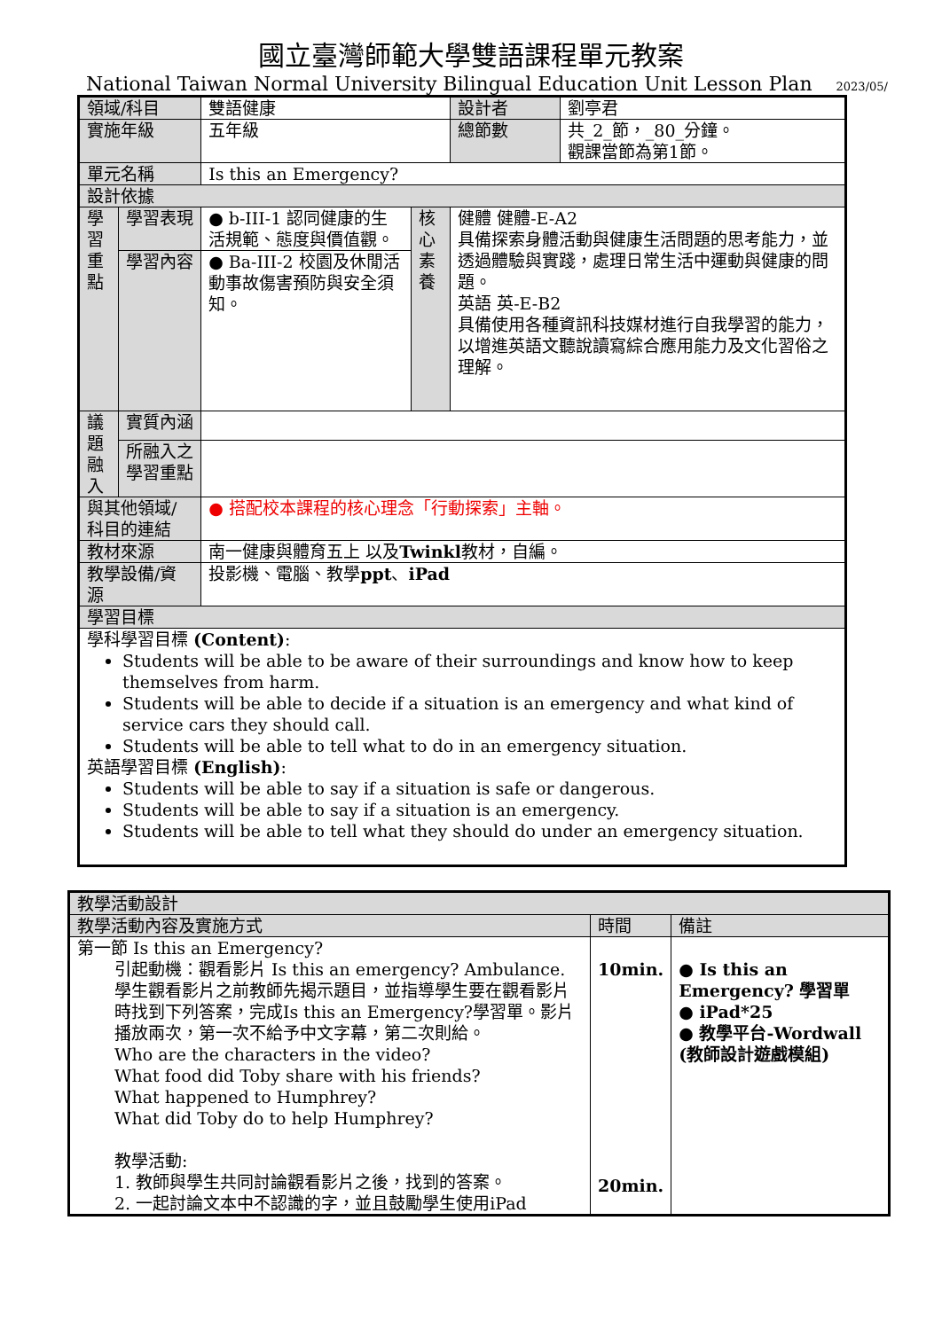國立臺灣師範大學雙語課程單元教案
National Taiwan Normal University Bilingual Education Unit Lesson Plan 2023/05/
| 領域/科目 | | 雙語健康 | | 設計者 | 劉亭君 |
| 實施年級 | | 五年級 | | 總節數 | 共_2_節，_80_分鐘。 觀課當節為第1節。 |
| 單元名稱 | | Is this an Emergency? | | | |
| 設計依據 | | | | | |
| 學習 重點 | 學習表現 | ● b-III-1 認同健康的生活規範、態度與價值觀。 | 核心 素養 | 健體 健體-E-A2 具備探索身體活動與健康生活問題的思考能力，並透過體驗與實踐，處理日常生活中運動與健康的問題。 英語 英-E-B2 具備使用各種資訊科技媒材進行自我學習的能力，以增進英語文聽說讀寫綜合應用能力及文化習俗之理解。 | |
| | 學習內容 | ● Ba-III-2 校園及休閒活動事故傷害預防與安全須知。 | | | |
| 議題 融入 | 實質內涵 | | | | |
| | 所融入之學習重點 | | | | |
| 與其他領域/科目的連結 | | ● 搭配校本課程的核心理念「行動探索」主軸。 | | | |
| 教材來源 | | 南一健康與體育五上 以及 Twinkl 教材，自編。 | | | |
| 教學設備/資源 | | 投影機、電腦、教學 ppt 、 iPad | | | |
| 學習目標 | | | | | |
| 學科學習目標 (Content) : Students will be able to be aware of their surroundings and know how to keep themselves from harm. Students will be able to decide if a situation is an emergency and what kind of service cars they should call. Students will be able to tell what to do in an emergency situation. 英語學習目標 (English) : Students will be able to say if a situation is safe or dangerous. Students will be able to say if a situation is an emergency. Students will be able to tell what they should do under an emergency situation. | | | | | |
| 教學活動設計 | | |
| 教學活動內容及實施方式 | 時間 | 備註 |
| 第一節 Is this an Emergency? 引起動機：觀看影片 Is this an emergency? Ambulance. 學生觀看影片之前教師先揭示題目，並指導學生要在觀看影片時找到下列答案，完成Is this an Emergency?學習單。影片播放兩次，第一次不給予中文字幕，第二次則給。 Who are the characters in the video? What food did Toby share with his friends? What happened to Humphrey? What did Toby do to help Humphrey? 教學活動: 1. 教師與學生共同討論觀看影片之後，找到的答案。 2. 一起討論文本中不認識的字，並且鼓勵學生使用iPad | 10min. 20min. | ● Is this an Emergency? 學習單 ● iPad*25 ● 教學平台-Wordwall (教師設計遊戲模組) |